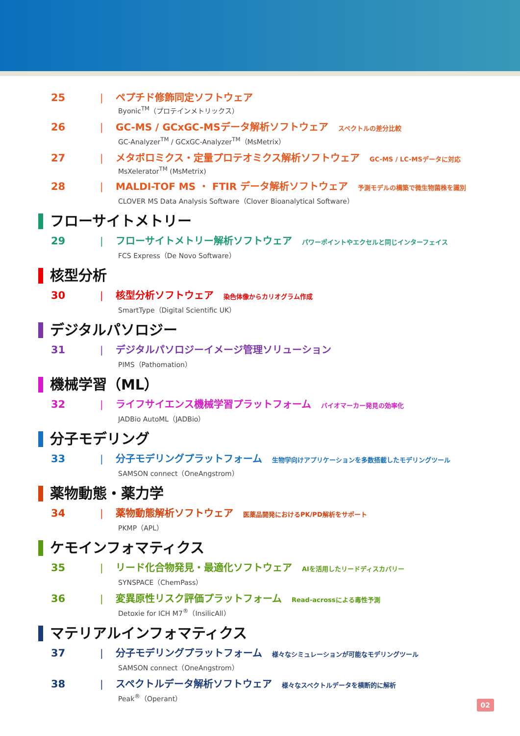25 | ペプチド修飾同定ソフトウェア
Byonic<sup>TM</sup>（プロテインメトリックス）
26 | GC-MS / GCxGC-MSデータ解析ソフトウェア スペクトルの差分比較
GC-Analyzer<sup>TM</sup> / GCxGC-Analyzer<sup>TM</sup>（MsMetrix）
27 | メタボロミクス・定量プロテオミクス解析ソフトウェア GC-MS / LC-MSデータに対応
MsXelerator<sup>TM</sup> (MsMetrix)
28 | MALDI-TOF MS ・ FTIR データ解析ソフトウェア 予測モデルの構築で微生物菌株を識別
CLOVER MS Data Analysis Software（Clover Bioanalytical Software）
フローサイトメトリー
29 | フローサイトメトリー解析ソフトウェア パワーポイントやエクセルと同じインターフェイス
FCS Express（De Novo Software）
核型分析
30 | 核型分析ソフトウェア 染色体像からカリオグラム作成
SmartType（Digital Scientific UK）
デジタルパソロジー
31 | デジタルパソロジーイメージ管理ソリューション
PIMS（Pathomation）
機械学習（ML）
32 | ライフサイエンス機械学習プラットフォーム バイオマーカー発見の効率化
JADBio AutoML（JADBio）
分子モデリング
33 | 分子モデリングプラットフォーム 生物学向けアプリケーションを多数搭載したモデリングツール
SAMSON connect（OneAngstrom）
薬物動態・薬力学
34 | 薬物動態解析ソフトウェア 医薬品開発におけるPK/PD解析をサポート
PKMP（APL）
ケモインフォマティクス
35 | リード化合物発見・最適化ソフトウェア AIを活用したリードディスカバリー
SYNSPACE（ChemPass）
36 | 変異原性リスク評価プラットフォーム Read-acrossによる毒性予測
Detoxie for ICH M7<sup>®</sup>（InsilicAll）
マテリアルインフォマティクス
37 | 分子モデリングプラットフォーム 様々なシミュレーションが可能なモデリングツール
SAMSON connect（OneAngstrom）
38 | スペクトルデータ解析ソフトウェア 様々なスペクトルデータを横断的に解析
Peak<sup>®</sup>（Operant）
02